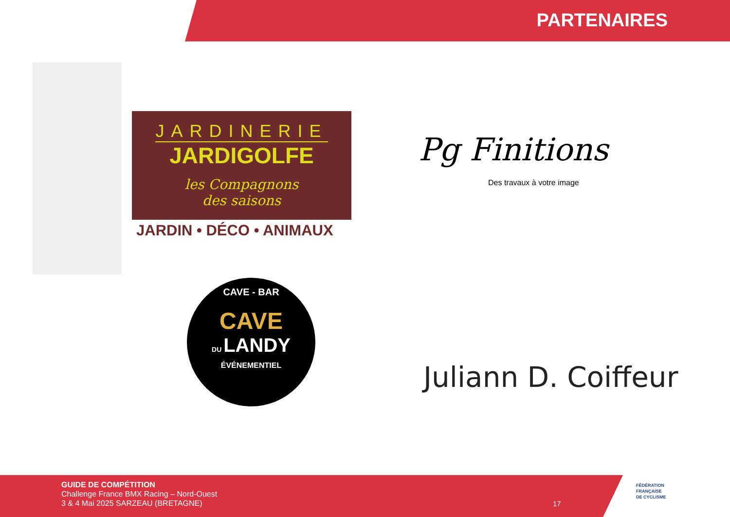PARTENAIRES
JARDINERIE
JARDIGOLFE
les Compagnons
des saisons
JARDIN • DÉCO • ANIMAUX
Pg Finitions
Des travaux à votre image
CAVE - BAR
CAVE
DU LANDY
ÉVÉNEMENTIEL
Juliann D. Coiffeur
GUIDE DE COMPÉTITION
Challenge France BMX Racing – Nord-Ouest
3 & 4 Mai 2025 SARZEAU (BRETAGNE)
17
FÉDÉRATION
FRANÇAISE
DE CYCLISME